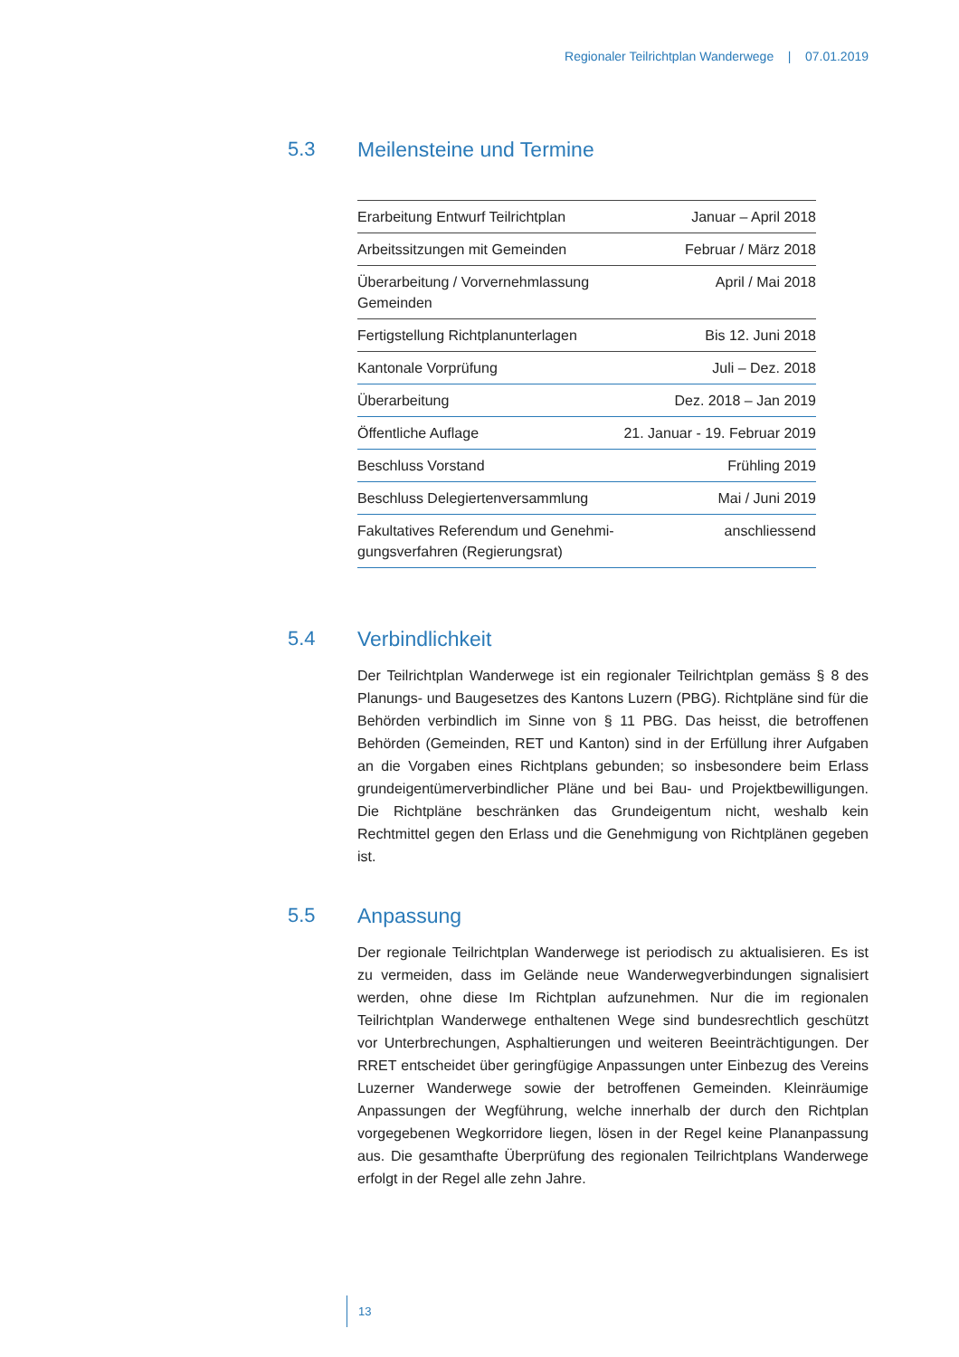Regionaler Teilrichtplan Wanderwege | 07.01.2019
5.3 Meilensteine und Termine
| Erarbeitung Entwurf Teilrichtplan | Januar – April 2018 |
| Arbeitssitzungen mit Gemeinden | Februar / März 2018 |
| Überarbeitung / Vorvernehmlassung Gemeinden | April / Mai 2018 |
| Fertigstellung Richtplanunterlagen | Bis 12. Juni 2018 |
| Kantonale Vorprüfung | Juli – Dez. 2018 |
| Überarbeitung | Dez. 2018 – Jan 2019 |
| Öffentliche Auflage | 21. Januar - 19. Februar 2019 |
| Beschluss Vorstand | Frühling 2019 |
| Beschluss Delegiertenversammlung | Mai / Juni 2019 |
| Fakultatives Referendum und Genehmi- gungsverfahren (Regierungsrat) | anschliessend |
5.4 Verbindlichkeit
Der Teilrichtplan Wanderwege ist ein regionaler Teilrichtplan gemäss § 8 des Planungs- und Baugesetzes des Kantons Luzern (PBG). Richtpläne sind für die Behörden verbindlich im Sinne von § 11 PBG. Das heisst, die betroffenen Behörden (Gemeinden, RET und Kanton) sind in der Erfüllung ihrer Aufgaben an die Vorgaben eines Richtplans gebunden; so insbesondere beim Erlass grundeigentümerverbindlicher Pläne und bei Bau- und Projektbewilligungen. Die Richtpläne beschränken das Grundeigentum nicht, weshalb kein Rechtmittel gegen den Erlass und die Genehmigung von Richtplänen gegeben ist.
5.5 Anpassung
Der regionale Teilrichtplan Wanderwege ist periodisch zu aktualisieren. Es ist zu vermeiden, dass im Gelände neue Wanderwegverbindungen signalisiert werden, ohne diese Im Richtplan aufzunehmen. Nur die im regionalen Teilrichtplan Wanderwege enthaltenen Wege sind bundesrechtlich geschützt vor Unterbrechungen, Asphaltierungen und weiteren Beeinträchtigungen. Der RRET entscheidet über geringfügige Anpassungen unter Einbezug des Vereins Luzerner Wanderwege sowie der betroffenen Gemeinden. Kleinräumige Anpassungen der Wegführung, welche innerhalb der durch den Richtplan vorgegebenen Wegkorridore liegen, lösen in der Regel keine Plananpassung aus. Die gesamthafte Überprüfung des regionalen Teilrichtplans Wanderwege erfolgt in der Regel alle zehn Jahre.
13